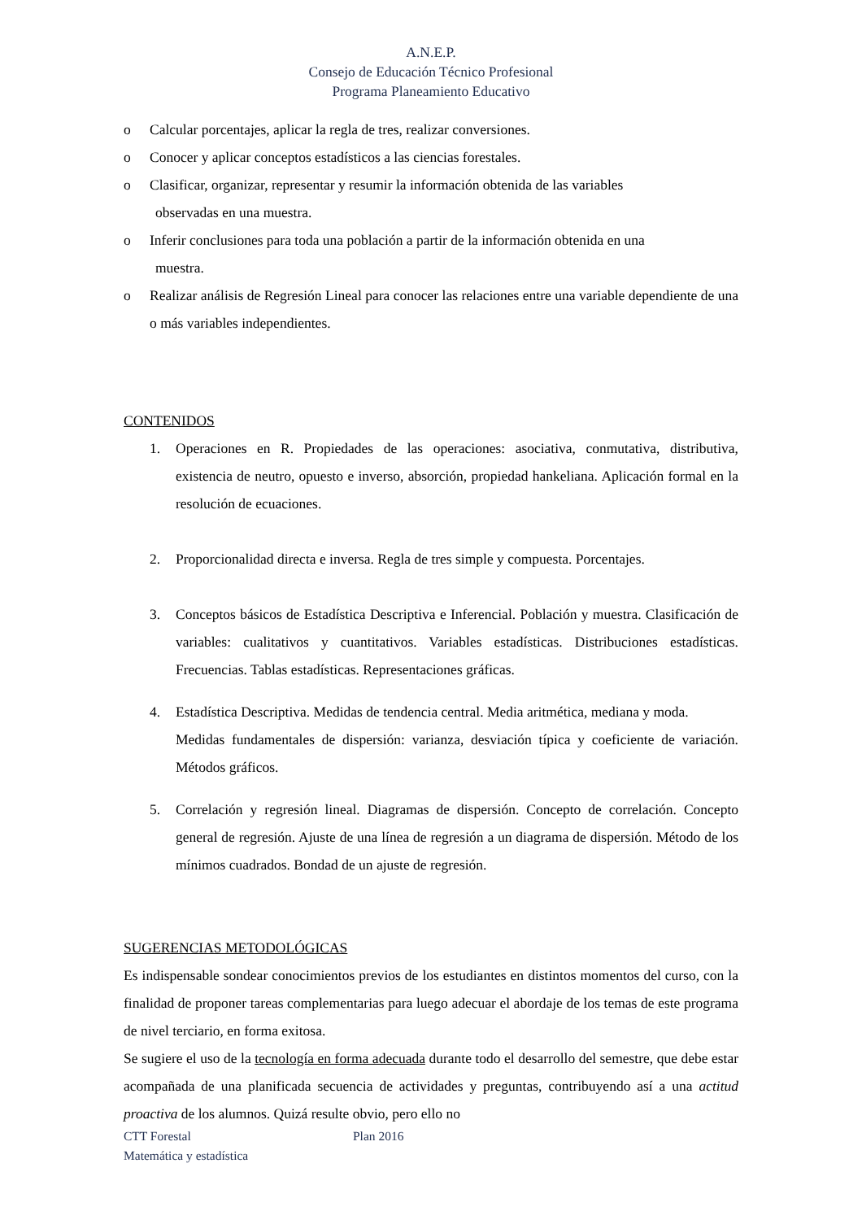A.N.E.P.
Consejo de Educación Técnico Profesional
Programa Planeamiento Educativo
o Calcular porcentajes, aplicar la regla de tres, realizar conversiones.
o Conocer y aplicar conceptos estadísticos a las ciencias forestales.
o Clasificar, organizar, representar y resumir la información obtenida de las variables
observadas en una muestra.
o Inferir conclusiones para toda una población a partir de la información obtenida en una
muestra.
o Realizar análisis de Regresión Lineal para conocer las relaciones entre una variable dependiente de una o más variables independientes.
CONTENIDOS
1. Operaciones en R. Propiedades de las operaciones: asociativa, conmutativa, distributiva, existencia de neutro, opuesto e inverso, absorción, propiedad hankeliana. Aplicación formal en la resolución de ecuaciones.
2. Proporcionalidad directa e inversa. Regla de tres simple y compuesta. Porcentajes.
3. Conceptos básicos de Estadística Descriptiva e Inferencial. Población y muestra. Clasificación de variables: cualitativos y cuantitativos. Variables estadísticas. Distribuciones estadísticas. Frecuencias. Tablas estadísticas. Representaciones gráficas.
4. Estadística Descriptiva. Medidas de tendencia central. Media aritmética, mediana y moda.
Medidas fundamentales de dispersión: varianza, desviación típica y coeficiente de variación. Métodos gráficos.
5. Correlación y regresión lineal. Diagramas de dispersión. Concepto de correlación. Concepto general de regresión. Ajuste de una línea de regresión a un diagrama de dispersión. Método de los mínimos cuadrados. Bondad de un ajuste de regresión.
SUGERENCIAS METODOLÓGICAS
Es indispensable sondear conocimientos previos de los estudiantes en distintos momentos del curso, con la finalidad de proponer tareas complementarias para luego adecuar el abordaje de los temas de este programa de nivel terciario, en forma exitosa.
Se sugiere el uso de la tecnología en forma adecuada durante todo el desarrollo del semestre, que debe estar acompañada de una planificada secuencia de actividades y preguntas, contribuyendo así a una actitud proactiva de los alumnos. Quizá resulte obvio, pero ello no
CTT Forestal Plan 2016
Matemática y estadística